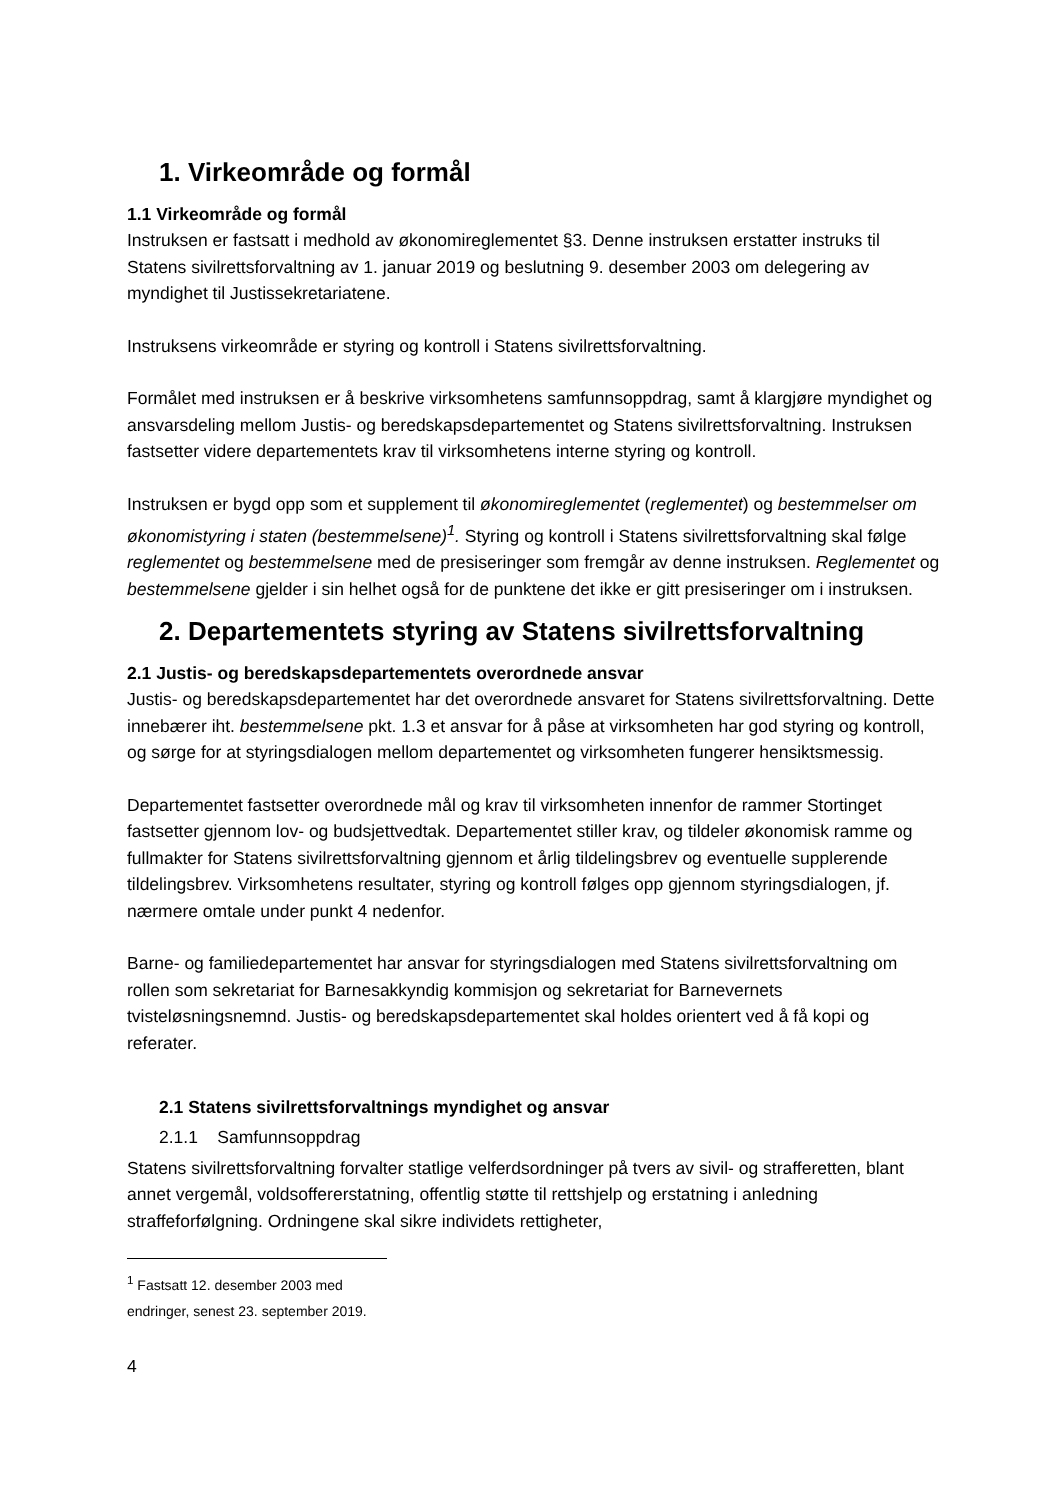1. Virkeområde og formål
1.1 Virkeområde og formål
Instruksen er fastsatt i medhold av økonomireglementet §3. Denne instruksen erstatter instruks til Statens sivilrettsforvaltning av 1. januar 2019 og beslutning 9. desember 2003 om delegering av myndighet til Justissekretariatene.
Instruksens virkeområde er styring og kontroll i Statens sivilrettsforvaltning.
Formålet med instruksen er å beskrive virksomhetens samfunnsoppdrag, samt å klargjøre myndighet og ansvarsdeling mellom Justis- og beredskapsdepartementet og Statens sivilrettsforvaltning. Instruksen fastsetter videre departementets krav til virksomhetens interne styring og kontroll.
Instruksen er bygd opp som et supplement til økonomireglementet (reglementet) og bestemmelser om økonomistyring i staten (bestemmelsene)<sup>1</sup>. Styring og kontroll i Statens sivilrettsforvaltning skal følge reglementet og bestemmelsene med de presiseringer som fremgår av denne instruksen. Reglementet og bestemmelsene gjelder i sin helhet også for de punktene det ikke er gitt presiseringer om i instruksen.
2. Departementets styring av Statens sivilrettsforvaltning
2.1 Justis- og beredskapsdepartementets overordnede ansvar
Justis- og beredskapsdepartementet har det overordnede ansvaret for Statens sivilrettsforvaltning. Dette innebærer iht. bestemmelsene pkt. 1.3 et ansvar for å påse at virksomheten har god styring og kontroll, og sørge for at styringsdialogen mellom departementet og virksomheten fungerer hensiktsmessig.
Departementet fastsetter overordnede mål og krav til virksomheten innenfor de rammer Stortinget fastsetter gjennom lov- og budsjettvedtak. Departementet stiller krav, og tildeler økonomisk ramme og fullmakter for Statens sivilrettsforvaltning gjennom et årlig tildelingsbrev og eventuelle supplerende tildelingsbrev. Virksomhetens resultater, styring og kontroll følges opp gjennom styringsdialogen, jf. nærmere omtale under punkt 4 nedenfor.
Barne- og familiedepartementet har ansvar for styringsdialogen med Statens sivilrettsforvaltning om rollen som sekretariat for Barnesakkyndig kommisjon og sekretariat for Barnevernets tvisteløsningsnemnd. Justis- og beredskapsdepartementet skal holdes orientert ved å få kopi og referater.
2.1 Statens sivilrettsforvaltnings myndighet og ansvar
2.1.1 Samfunnsoppdrag
Statens sivilrettsforvaltning forvalter statlige velferdsordninger på tvers av sivil- og strafferetten, blant annet vergemål, voldsoffererstatning, offentlig støtte til rettshjelp og erstatning i anledning straffeforfølgning. Ordningene skal sikre individets rettigheter,
<sup>1</sup> Fastsatt 12. desember 2003 med endringer, senest 23. september 2019.
4